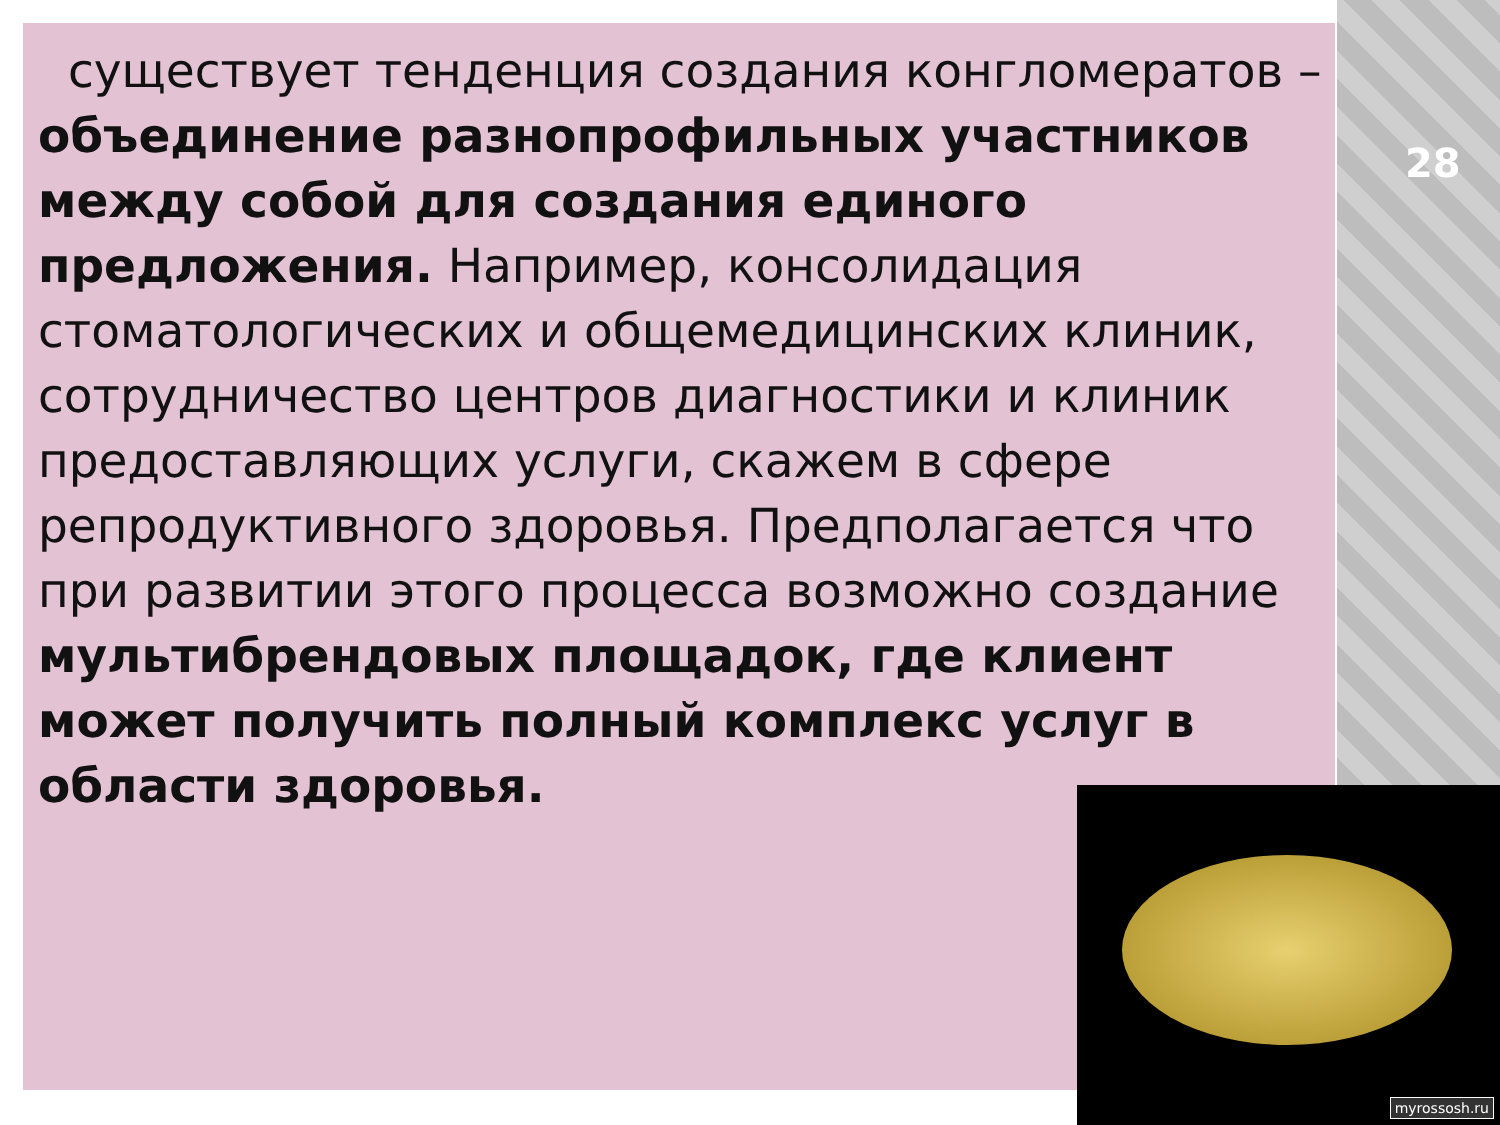существует тенденция создания конгломератов – объединение разнопрофильных участников между собой для создания единого предложения. Например, консолидация стоматологических и общемедицинских клиник, сотрудничество центров диагностики и клиник предоставляющих услуги, скажем в сфере репродуктивного здоровья. Предполагается что при развитии этого процесса возможно создание мультибрендовых площадок, где клиент может получить полный комплекс услуг в области здоровья.
28
myrossosh.ru